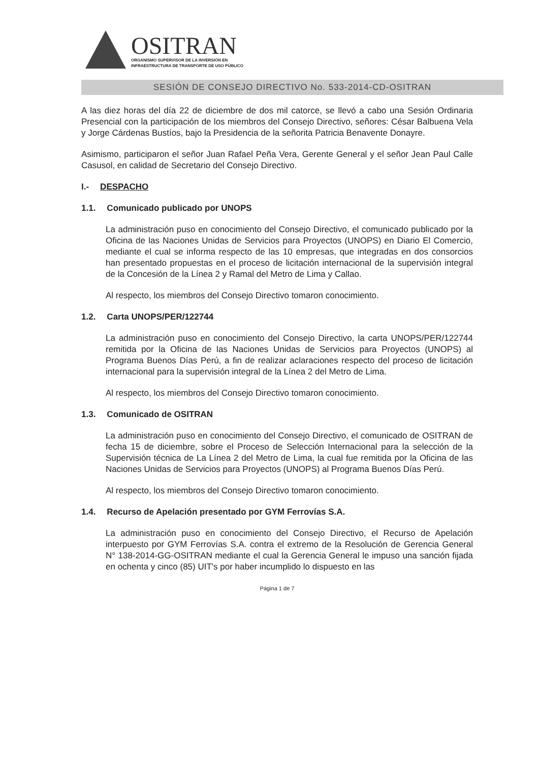OSITRAN
ORGANISMO SUPERVISOR DE LA INVERSIÓN EN
INFRAESTRUCTURA DE TRANSPORTE DE USO PÚBLICO
SESIÓN DE CONSEJO DIRECTIVO No. 533-2014-CD-OSITRAN
A las diez horas del día 22 de diciembre de dos mil catorce, se llevó a cabo una Sesión Ordinaria Presencial con la participación de los miembros del Consejo Directivo, señores: César Balbuena Vela y Jorge Cárdenas Bustíos, bajo la Presidencia de la señorita Patricia Benavente Donayre.
Asimismo, participaron el señor Juan Rafael Peña Vera, Gerente General y el señor Jean Paul Calle Casusol, en calidad de Secretario del Consejo Directivo.
I.- DESPACHO
1.1. Comunicado publicado por UNOPS
La administración puso en conocimiento del Consejo Directivo, el comunicado publicado por la Oficina de las Naciones Unidas de Servicios para Proyectos (UNOPS) en Diario El Comercio, mediante el cual se informa respecto de las 10 empresas, que integradas en dos consorcios han presentado propuestas en el proceso de licitación internacional de la supervisión integral de la Concesión de la Línea 2 y Ramal del Metro de Lima y Callao.
Al respecto, los miembros del Consejo Directivo tomaron conocimiento.
1.2. Carta UNOPS/PER/122744
La administración puso en conocimiento del Consejo Directivo, la carta UNOPS/PER/122744 remitida por la Oficina de las Naciones Unidas de Servicios para Proyectos (UNOPS) al Programa Buenos Días Perú, a fin de realizar aclaraciones respecto del proceso de licitación internacional para la supervisión integral de la Línea 2 del Metro de Lima.
Al respecto, los miembros del Consejo Directivo tomaron conocimiento.
1.3. Comunicado de OSITRAN
La administración puso en conocimiento del Consejo Directivo, el comunicado de OSITRAN de fecha 15 de diciembre, sobre el Proceso de Selección Internacional para la selección de la Supervisión técnica de La Línea 2 del Metro de Lima, la cual fue remitida por la Oficina de las Naciones Unidas de Servicios para Proyectos (UNOPS) al Programa Buenos Días Perú.
Al respecto, los miembros del Consejo Directivo tomaron conocimiento.
1.4. Recurso de Apelación presentado por GYM Ferrovías S.A.
La administración puso en conocimiento del Consejo Directivo, el Recurso de Apelación interpuesto por GYM Ferrovías S.A. contra el extremo de la Resolución de Gerencia General N° 138-2014-GG-OSITRAN mediante el cual la Gerencia General le impuso una sanción fijada en ochenta y cinco (85) UIT's por haber incumplido lo dispuesto en las
Página 1 de 7